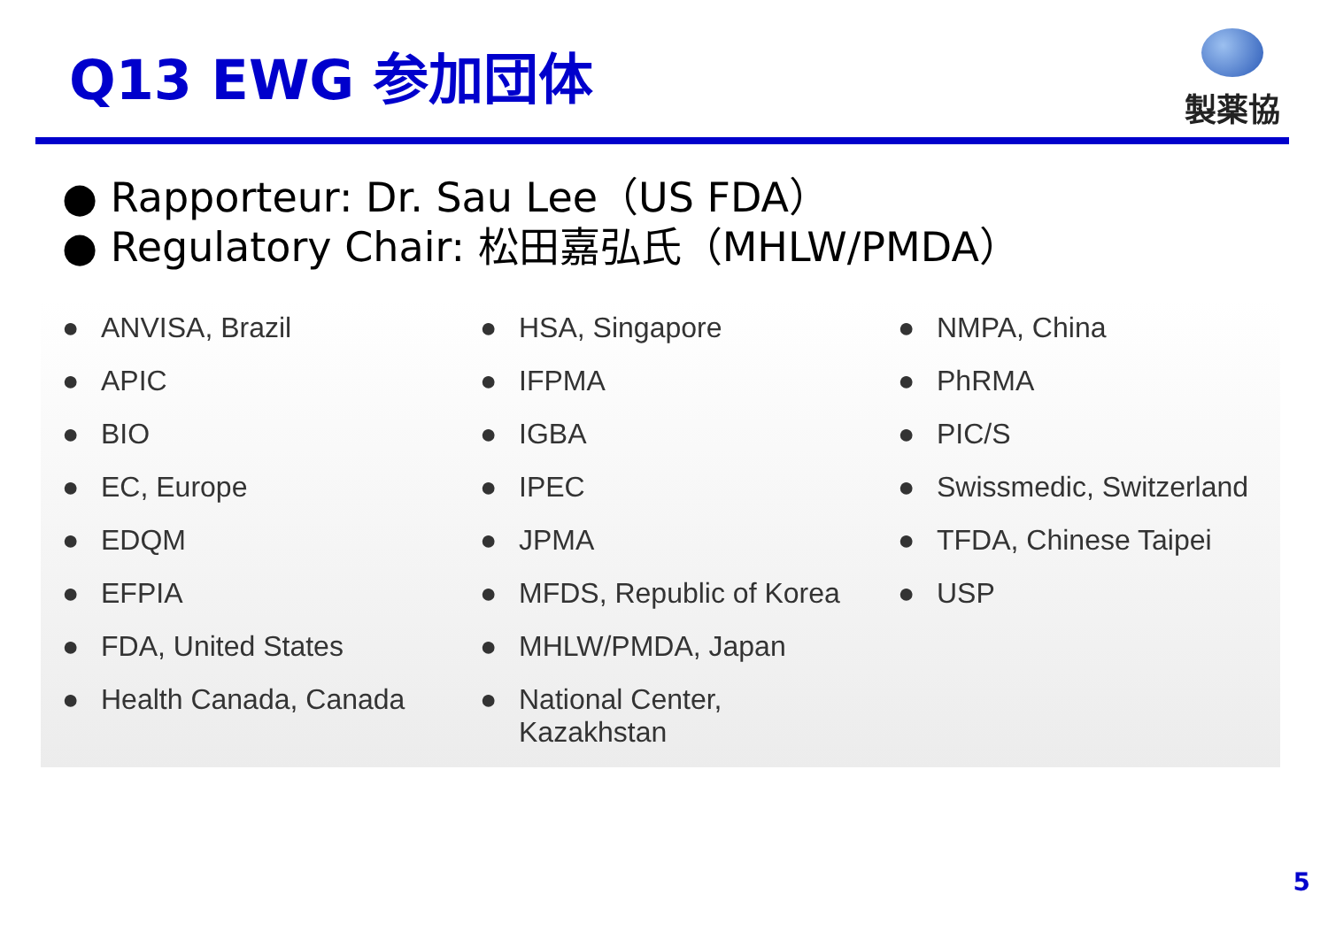Q13 EWG 参加団体
製薬協
● Rapporteur: Dr. Sau Lee（US FDA）
● Regulatory Chair: 松田嘉弘氏（MHLW/PMDA）
● ANVISA, Brazil
● APIC
● BIO
● EC, Europe
● EDQM
● EFPIA
● FDA, United States
● Health Canada, Canada
● HSA, Singapore
● IFPMA
● IGBA
● IPEC
● JPMA
● MFDS, Republic of Korea
● MHLW/PMDA, Japan
● National Center,
Kazakhstan
● NMPA, China
● PhRMA
● PIC/S
● Swissmedic, Switzerland
● TFDA, Chinese Taipei
● USP
5